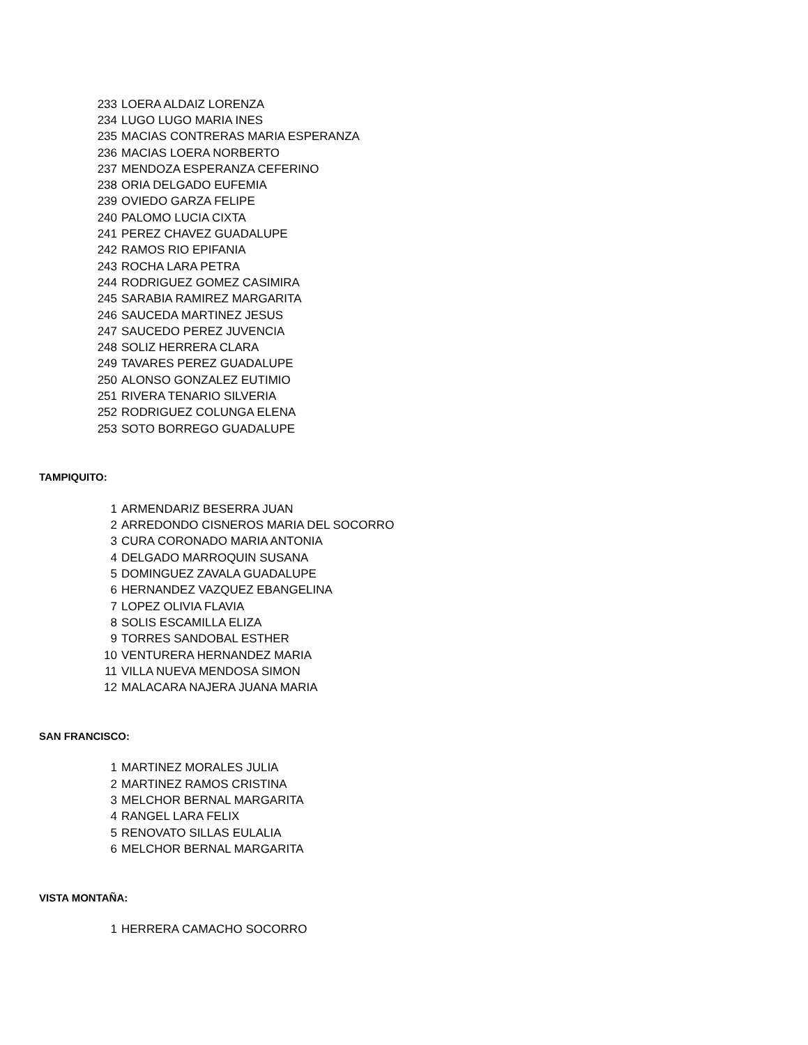| 233 | LOERA ALDAIZ LORENZA |
| 234 | LUGO LUGO MARIA INES |
| 235 | MACIAS CONTRERAS MARIA ESPERANZA |
| 236 | MACIAS LOERA NORBERTO |
| 237 | MENDOZA ESPERANZA CEFERINO |
| 238 | ORIA DELGADO EUFEMIA |
| 239 | OVIEDO GARZA FELIPE |
| 240 | PALOMO LUCIA CIXTA |
| 241 | PEREZ CHAVEZ GUADALUPE |
| 242 | RAMOS RIO EPIFANIA |
| 243 | ROCHA LARA PETRA |
| 244 | RODRIGUEZ GOMEZ CASIMIRA |
| 245 | SARABIA RAMIREZ MARGARITA |
| 246 | SAUCEDA MARTINEZ JESUS |
| 247 | SAUCEDO PEREZ JUVENCIA |
| 248 | SOLIZ HERRERA CLARA |
| 249 | TAVARES PEREZ GUADALUPE |
| 250 | ALONSO GONZALEZ EUTIMIO |
| 251 | RIVERA TENARIO SILVERIA |
| 252 | RODRIGUEZ COLUNGA ELENA |
| 253 | SOTO BORREGO GUADALUPE |
TAMPIQUITO:
| 1 | ARMENDARIZ BESERRA JUAN |
| 2 | ARREDONDO CISNEROS MARIA DEL SOCORRO |
| 3 | CURA CORONADO MARIA ANTONIA |
| 4 | DELGADO MARROQUIN SUSANA |
| 5 | DOMINGUEZ ZAVALA GUADALUPE |
| 6 | HERNANDEZ VAZQUEZ EBANGELINA |
| 7 | LOPEZ OLIVIA FLAVIA |
| 8 | SOLIS ESCAMILLA ELIZA |
| 9 | TORRES SANDOBAL ESTHER |
| 10 | VENTURERA HERNANDEZ MARIA |
| 11 | VILLA NUEVA MENDOSA SIMON |
| 12 | MALACARA NAJERA JUANA MARIA |
SAN FRANCISCO:
| 1 | MARTINEZ MORALES JULIA |
| 2 | MARTINEZ RAMOS CRISTINA |
| 3 | MELCHOR BERNAL MARGARITA |
| 4 | RANGEL LARA FELIX |
| 5 | RENOVATO SILLAS EULALIA |
| 6 | MELCHOR BERNAL MARGARITA |
VISTA MONTAÑA:
| 1 | HERRERA CAMACHO SOCORRO |